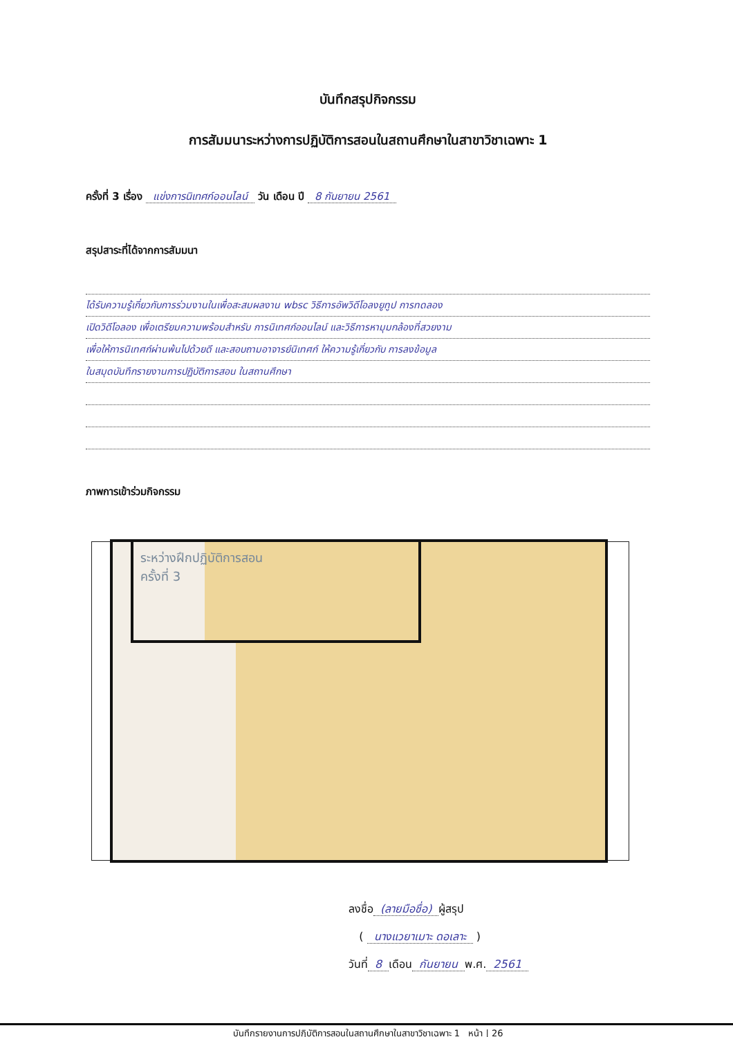บันทึกสรุปกิจกรรม
การสัมมนาระหว่างการปฏิบัติการสอนในสถานศึกษาในสาขาวิชาเฉพาะ 1
ครั้งที่ 3 เรื่อง แข่งการนิเทศก์ออนไลน์ วัน เดือน ปี 8 กันยายน 2561
สรุปสาระที่ได้จากการสัมมนา
ได้รับความรู้เกี่ยวกับการร่วมงานในเพื่อสะสมผลงาน wbsc วิธีการอัพวิดีโอลงยูทูป การทดลอง
เปิดวิดีโอลอง เพื่อเตรียมความพร้อมสำหรับ การนิเทศก์ออนไลน์ และวิธีการหามุมกล้องที่สวยงาม
เพื่อให้การนิเทศก์ผ่านพ้นไปด้วยดี และสอบถามอาจารย์นิเทศก์ ให้ความรู้เกี่ยวกับ การลงข้อมูล
ในสมุดบันทึกรายงานการปฏิบัติการสอน ในสถานศึกษา
ภาพการเข้าร่วมกิจกรรม
ระหว่างฝึกปฏิบัติการสอน
ครั้งที่ 3
ลงชื่อ (ลายมือชื่อ) ผู้สรุป
( นางแวยาเมาะ ดอเลาะ )
วันที่ 8 เดือน กันยายน พ.ศ. 2561
บันทึกรายงานการปฏิบัติการสอนในสถานศึกษาในสาขาวิชาเฉพาะ 1 หน้า | 26